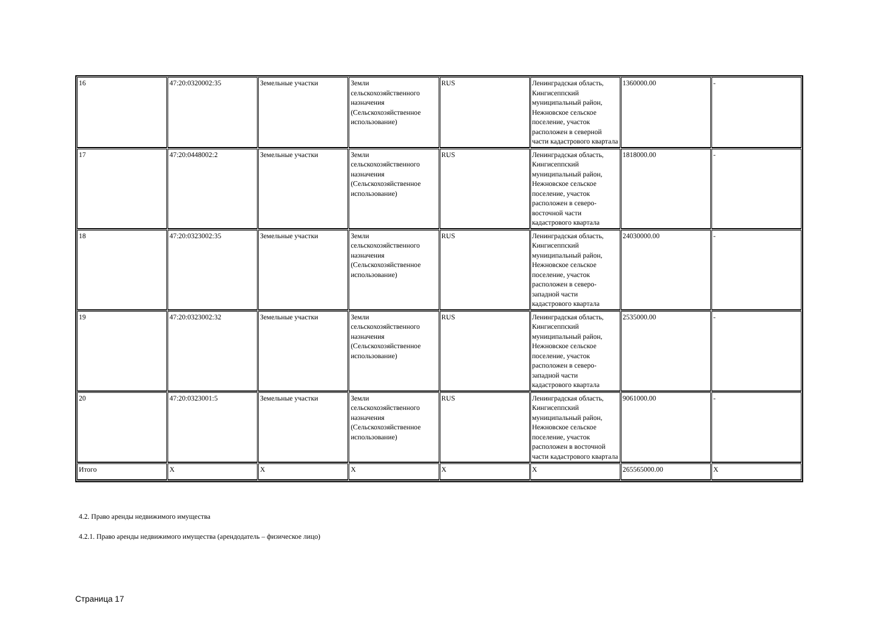| 16 | 47:20:0320002:35 | Земельные участки | Земли сельскохозяйственного назначения (Сельскохозяйственное использование) | RUS | Ленинградская область, Кингисеппский муниципальный район, Нежновское сельское поселение, участок расположен в северной части кадастрового квартала | 1360000.00 | - |
| 17 | 47:20:0448002:2 | Земельные участки | Земли сельскохозяйственного назначения (Сельскохозяйственное использование) | RUS | Ленинградская область, Кингисеппский муниципальный район, Нежновское сельское поселение, участок расположен в северо-восточной части кадастрового квартала | 1818000.00 | - |
| 18 | 47:20:0323002:35 | Земельные участки | Земли сельскохозяйственного назначения (Сельскохозяйственное использование) | RUS | Ленинградская область, Кингисеппский муниципальный район, Нежновское сельское поселение, участок расположен в северо-западной части кадастрового квартала | 24030000.00 | - |
| 19 | 47:20:0323002:32 | Земельные участки | Земли сельскохозяйственного назначения (Сельскохозяйственное использование) | RUS | Ленинградская область, Кингисеппский муниципальный район, Нежновское сельское поселение, участок расположен в северо-западной части кадастрового квартала | 2535000.00 | - |
| 20 | 47:20:0323001:5 | Земельные участки | Земли сельскохозяйственного назначения (Сельскохозяйственное использование) | RUS | Ленинградская область, Кингисеппский муниципальный район, Нежновское сельское поселение, участок расположен в восточной части кадастрового квартала | 9061000.00 | - |
| Итого | X | X | X | X | X | 265565000.00 | X |
4.2. Право аренды недвижимого имущества
4.2.1. Право аренды недвижимого имущества (арендодатель – физическое лицо)
Страница 17